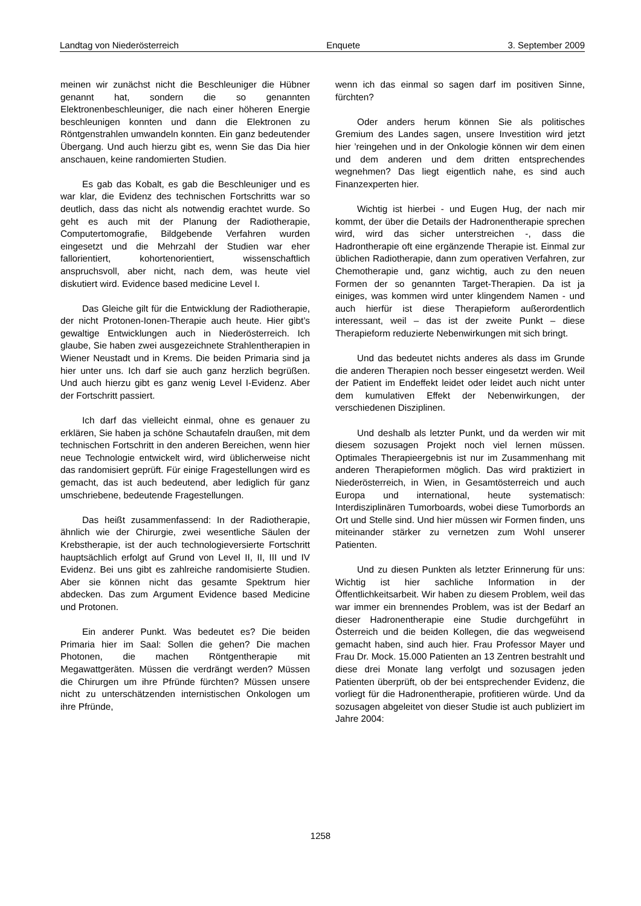Landtag von Niederösterreich Enquete 3. September 2009
meinen wir zunächst nicht die Beschleuniger die Hübner genannt hat, sondern die so genannten Elektronenbeschleuniger, die nach einer höheren Energie beschleunigen konnten und dann die Elektronen zu Röntgenstrahlen umwandeln konnten. Ein ganz bedeutender Übergang. Und auch hierzu gibt es, wenn Sie das Dia hier anschauen, keine randomierten Studien.
Es gab das Kobalt, es gab die Beschleuniger und es war klar, die Evidenz des technischen Fortschritts war so deutlich, dass das nicht als notwendig erachtet wurde. So geht es auch mit der Planung der Radiotherapie, Computertomografie, Bildgebende Verfahren wurden eingesetzt und die Mehrzahl der Studien war eher fallorientiert, kohortenorientiert, wissenschaftlich anspruchsvoll, aber nicht, nach dem, was heute viel diskutiert wird. Evidence based medicine Level I.
Das Gleiche gilt für die Entwicklung der Radiotherapie, der nicht Protonen-Ionen-Therapie auch heute. Hier gibt’s gewaltige Entwicklungen auch in Niederösterreich. Ich glaube, Sie haben zwei ausgezeichnete Strahlentherapien in Wiener Neustadt und in Krems. Die beiden Primaria sind ja hier unter uns. Ich darf sie auch ganz herzlich begrüßen. Und auch hierzu gibt es ganz wenig Level I-Evidenz. Aber der Fortschritt passiert.
Ich darf das vielleicht einmal, ohne es genauer zu erklären, Sie haben ja schöne Schautafeln draußen, mit dem technischen Fortschritt in den anderen Bereichen, wenn hier neue Technologie entwickelt wird, wird üblicherweise nicht das randomisiert geprüft. Für einige Fragestellungen wird es gemacht, das ist auch bedeutend, aber lediglich für ganz umschriebene, bedeutende Fragestellungen.
Das heißt zusammenfassend: In der Radiotherapie, ähnlich wie der Chirurgie, zwei wesentliche Säulen der Krebstherapie, ist der auch technologieversierte Fortschritt hauptsächlich erfolgt auf Grund von Level II, II, III und IV Evidenz. Bei uns gibt es zahlreiche randomisierte Studien. Aber sie können nicht das gesamte Spektrum hier abdecken. Das zum Argument Evidence based Medicine und Protonen.
Ein anderer Punkt. Was bedeutet es? Die beiden Primaria hier im Saal: Sollen die gehen? Die machen Photonen, die machen Röntgentherapie mit Megawattgeräten. Müssen die verdrängt werden? Müssen die Chirurgen um ihre Pfründe fürchten? Müssen unsere nicht zu unterschätzenden internistischen Onkologen um ihre Pfründe,
wenn ich das einmal so sagen darf im positiven Sinne, fürchten?
Oder anders herum können Sie als politisches Gremium des Landes sagen, unsere Investition wird jetzt hier ’reingehen und in der Onkologie können wir dem einen und dem anderen und dem dritten entsprechendes wegnehmen? Das liegt eigentlich nahe, es sind auch Finanzexperten hier.
Wichtig ist hierbei - und Eugen Hug, der nach mir kommt, der über die Details der Hadronentherapie sprechen wird, wird das sicher unterstreichen -, dass die Hadrontherapie oft eine ergänzende Therapie ist. Einmal zur üblichen Radiotherapie, dann zum operativen Verfahren, zur Chemotherapie und, ganz wichtig, auch zu den neuen Formen der so genannten Target-Therapien. Da ist ja einiges, was kommen wird unter klingendem Namen - und auch hierfür ist diese Therapieform außerordentlich interessant, weil – das ist der zweite Punkt – diese Therapieform reduzierte Nebenwirkungen mit sich bringt.
Und das bedeutet nichts anderes als dass im Grunde die anderen Therapien noch besser eingesetzt werden. Weil der Patient im Endeffekt leidet oder leidet auch nicht unter dem kumulativen Effekt der Nebenwirkungen, der verschiedenen Disziplinen.
Und deshalb als letzter Punkt, und da werden wir mit diesem sozusagen Projekt noch viel lernen müssen. Optimales Therapieergebnis ist nur im Zusammenhang mit anderen Therapieformen möglich. Das wird praktiziert in Niederösterreich, in Wien, in Gesamtösterreich und auch Europa und international, heute systematisch: Interdisziplinären Tumorboards, wobei diese Tumorbords an Ort und Stelle sind. Und hier müssen wir Formen finden, uns miteinander stärker zu vernetzen zum Wohl unserer Patienten.
Und zu diesen Punkten als letzter Erinnerung für uns: Wichtig ist hier sachliche Information in der Öffentlichkeitsarbeit. Wir haben zu diesem Problem, weil das war immer ein brennendes Problem, was ist der Bedarf an dieser Hadronentherapie eine Studie durchgeführt in Österreich und die beiden Kollegen, die das wegweisend gemacht haben, sind auch hier. Frau Professor Mayer und Frau Dr. Mock. 15.000 Patienten an 13 Zentren bestrahlt und diese drei Monate lang verfolgt und sozusagen jeden Patienten überprüft, ob der bei entsprechender Evidenz, die vorliegt für die Hadronentherapie, profitieren würde. Und da sozusagen abgeleitet von dieser Studie ist auch publiziert im Jahre 2004:
1258